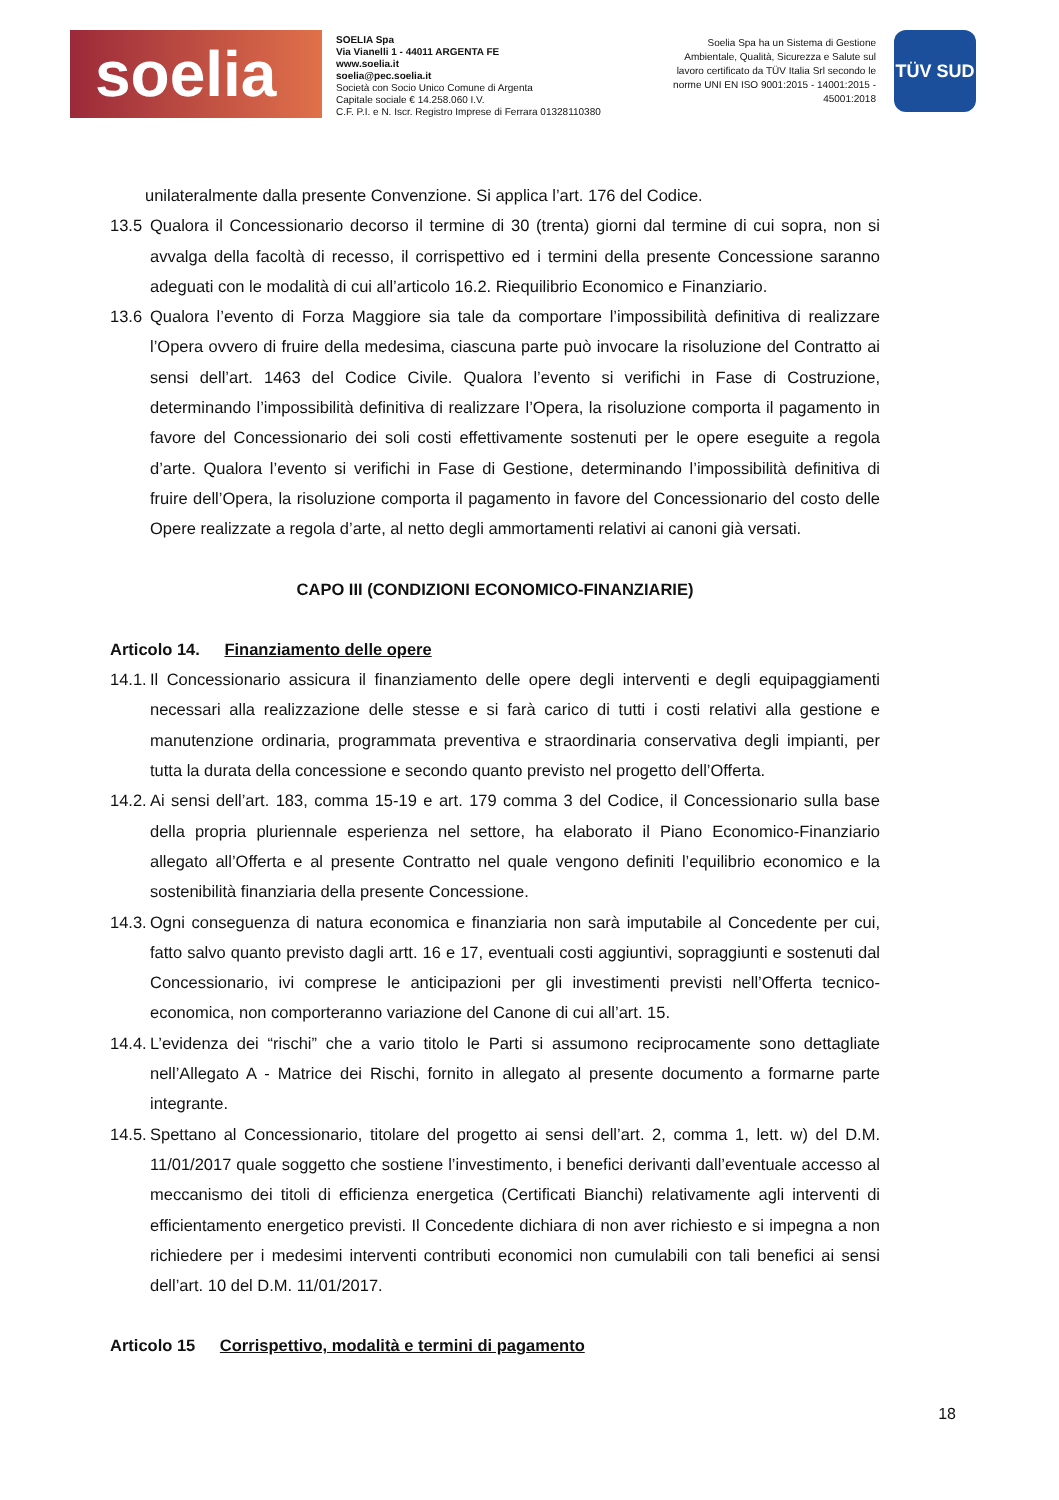soelia
SOELIA Spa
Via Vianelli 1 - 44011 ARGENTA FE
www.soelia.it
soelia@pec.soelia.it
Società con Socio Unico Comune di Argenta
Capitale sociale € 14.258.060 I.V.
C.F. P.I. e N. Iscr. Registro Imprese di Ferrara 01328110380
Soelia Spa ha un Sistema di Gestione Ambientale, Qualità, Sicurezza e Salute sul lavoro certificato da TÜV Italia Srl secondo le norme UNI EN ISO 9001:2015 - 14001:2015 - 45001:2018
TÜV SUD
unilateralmente dalla presente Convenzione. Si applica l’art. 176 del Codice.
13.5 Qualora il Concessionario decorso il termine di 30 (trenta) giorni dal termine di cui sopra, non si avvalga della facoltà di recesso, il corrispettivo ed i termini della presente Concessione saranno adeguati con le modalità di cui all’articolo 16.2. Riequilibrio Economico e Finanziario.
13.6 Qualora l’evento di Forza Maggiore sia tale da comportare l’impossibilità definitiva di realizzare l’Opera ovvero di fruire della medesima, ciascuna parte può invocare la risoluzione del Contratto ai sensi dell’art. 1463 del Codice Civile. Qualora l’evento si verifichi in Fase di Costruzione, determinando l’impossibilità definitiva di realizzare l’Opera, la risoluzione comporta il pagamento in favore del Concessionario dei soli costi effettivamente sostenuti per le opere eseguite a regola d’arte. Qualora l’evento si verifichi in Fase di Gestione, determinando l’impossibilità definitiva di fruire dell’Opera, la risoluzione comporta il pagamento in favore del Concessionario del costo delle Opere realizzate a regola d’arte, al netto degli ammortamenti relativi ai canoni già versati.
CAPO III (CONDIZIONI ECONOMICO-FINANZIARIE)
Articolo 14. Finanziamento delle opere
14.1.
Il Concessionario assicura il finanziamento delle opere degli interventi e degli equipaggiamenti necessari alla realizzazione delle stesse e si farà carico di tutti i costi relativi alla gestione e manutenzione ordinaria, programmata preventiva e straordinaria conservativa degli impianti, per tutta la durata della concessione e secondo quanto previsto nel progetto dell’Offerta.
14.2.
Ai sensi dell’art. 183, comma 15-19 e art. 179 comma 3 del Codice, il Concessionario sulla base della propria pluriennale esperienza nel settore, ha elaborato il Piano Economico-Finanziario allegato all’Offerta e al presente Contratto nel quale vengono definiti l’equilibrio economico e la sostenibilità finanziaria della presente Concessione.
14.3.
Ogni conseguenza di natura economica e finanziaria non sarà imputabile al Concedente per cui, fatto salvo quanto previsto dagli artt. 16 e 17, eventuali costi aggiuntivi, sopraggiunti e sostenuti dal Concessionario, ivi comprese le anticipazioni per gli investimenti previsti nell’Offerta tecnico-economica, non comporteranno variazione del Canone di cui all’art. 15.
14.4.
L’evidenza dei “rischi” che a vario titolo le Parti si assumono reciprocamente sono dettagliate nell’Allegato A - Matrice dei Rischi, fornito in allegato al presente documento a formarne parte integrante.
14.5.
Spettano al Concessionario, titolare del progetto ai sensi dell’art. 2, comma 1, lett. w) del D.M. 11/01/2017 quale soggetto che sostiene l’investimento, i benefici derivanti dall’eventuale accesso al meccanismo dei titoli di efficienza energetica (Certificati Bianchi) relativamente agli interventi di efficientamento energetico previsti. Il Concedente dichiara di non aver richiesto e si impegna a non richiedere per i medesimi interventi contributi economici non cumulabili con tali benefici ai sensi dell’art. 10 del D.M. 11/01/2017.
Articolo 15 Corrispettivo, modalità e termini di pagamento
18